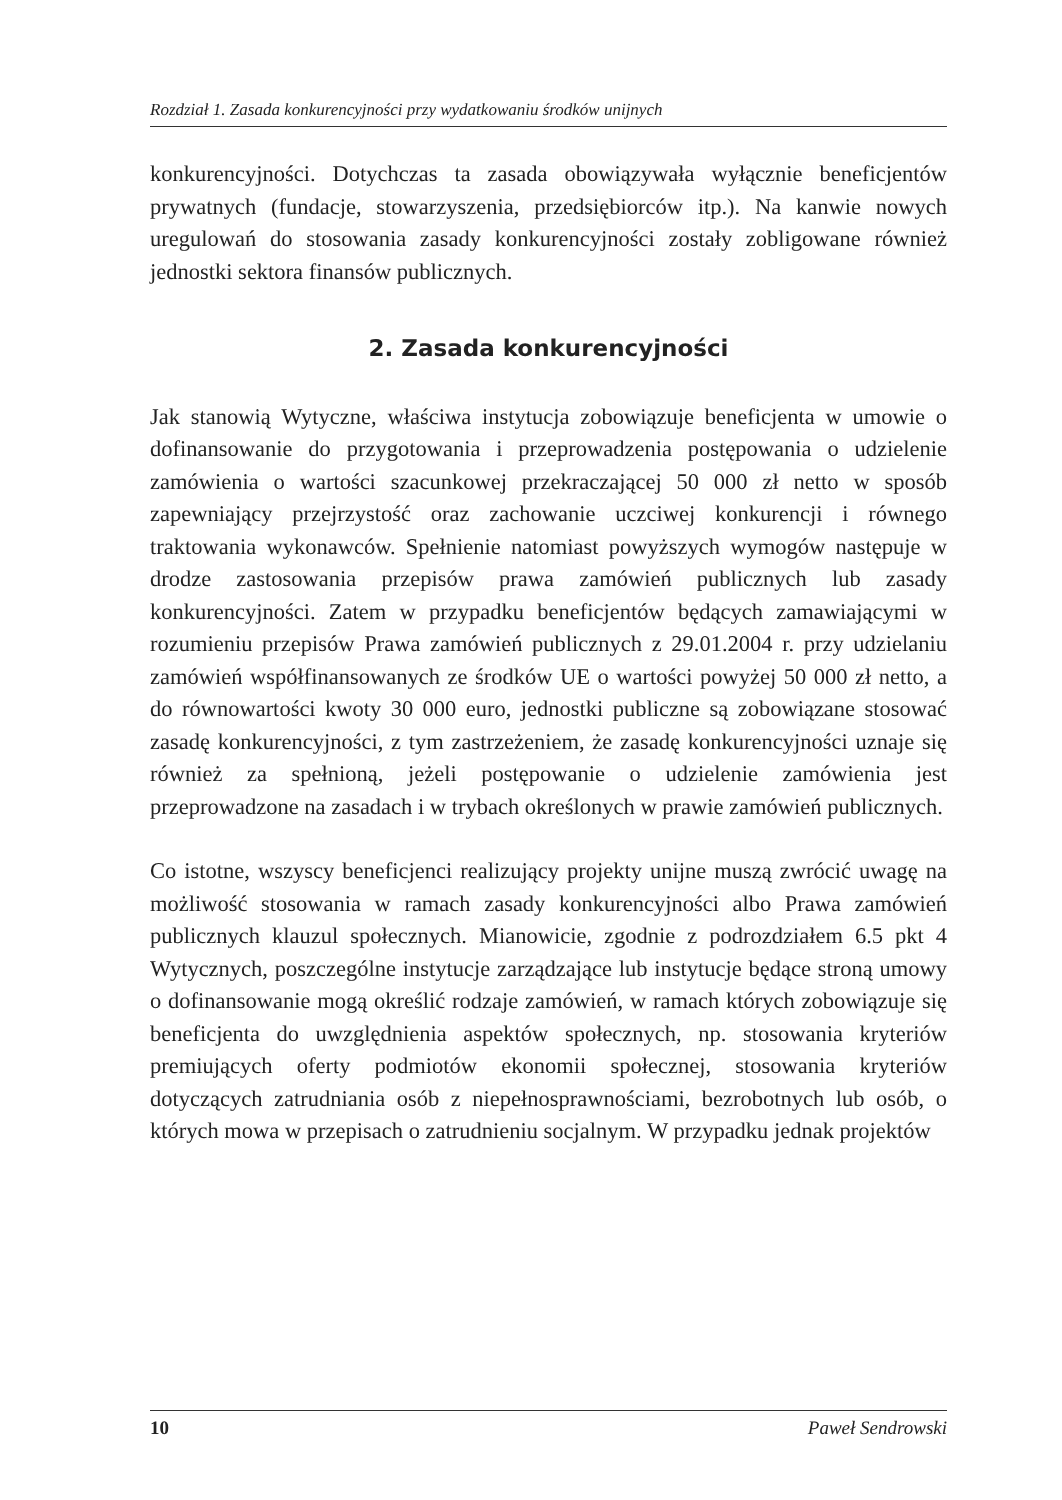Rozdział 1. Zasada konkurencyjności przy wydatkowaniu środków unijnych
konkurencyjności. Dotychczas ta zasada obowiązywała wyłącznie beneficjentów prywatnych (fundacje, stowarzyszenia, przedsiębiorców itp.). Na kanwie nowych uregulowań do stosowania zasady konkurencyjności zostały zobligowane również jednostki sektora finansów publicznych.
2. Zasada konkurencyjności
Jak stanowią Wytyczne, właściwa instytucja zobowiązuje beneficjenta w umowie o dofinansowanie do przygotowania i przeprowadzenia postępowania o udzielenie zamówienia o wartości szacunkowej przekraczającej 50 000 zł netto w sposób zapewniający przejrzystość oraz zachowanie uczciwej konkurencji i równego traktowania wykonawców. Spełnienie natomiast powyższych wymogów następuje w drodze zastosowania przepisów prawa zamówień publicznych lub zasady konkurencyjności. Zatem w przypadku beneficjentów będących zamawiającymi w rozumieniu przepisów Prawa zamówień publicznych z 29.01.2004 r. przy udzielaniu zamówień współfinansowanych ze środków UE o wartości powyżej 50 000 zł netto, a do równowartości kwoty 30 000 euro, jednostki publiczne są zobowiązane stosować zasadę konkurencyjności, z tym zastrzeżeniem, że zasadę konkurencyjności uznaje się również za spełnioną, jeżeli postępowanie o udzielenie zamówienia jest przeprowadzone na zasadach i w trybach określonych w prawie zamówień publicznych.
Co istotne, wszyscy beneficjenci realizujący projekty unijne muszą zwrócić uwagę na możliwość stosowania w ramach zasady konkurencyjności albo Prawa zamówień publicznych klauzul społecznych. Mianowicie, zgodnie z podrozdziałem 6.5 pkt 4 Wytycznych, poszczególne instytucje zarządzające lub instytucje będące stroną umowy o dofinansowanie mogą określić rodzaje zamówień, w ramach których zobowiązuje się beneficjenta do uwzględnienia aspektów społecznych, np. stosowania kryteriów premiujących oferty podmiotów ekonomii społecznej, stosowania kryteriów dotyczących zatrudniania osób z niepełnosprawnościami, bezrobotnych lub osób, o których mowa w przepisach o zatrudnieniu socjalnym. W przypadku jednak projektów
10 Paweł Sendrowski